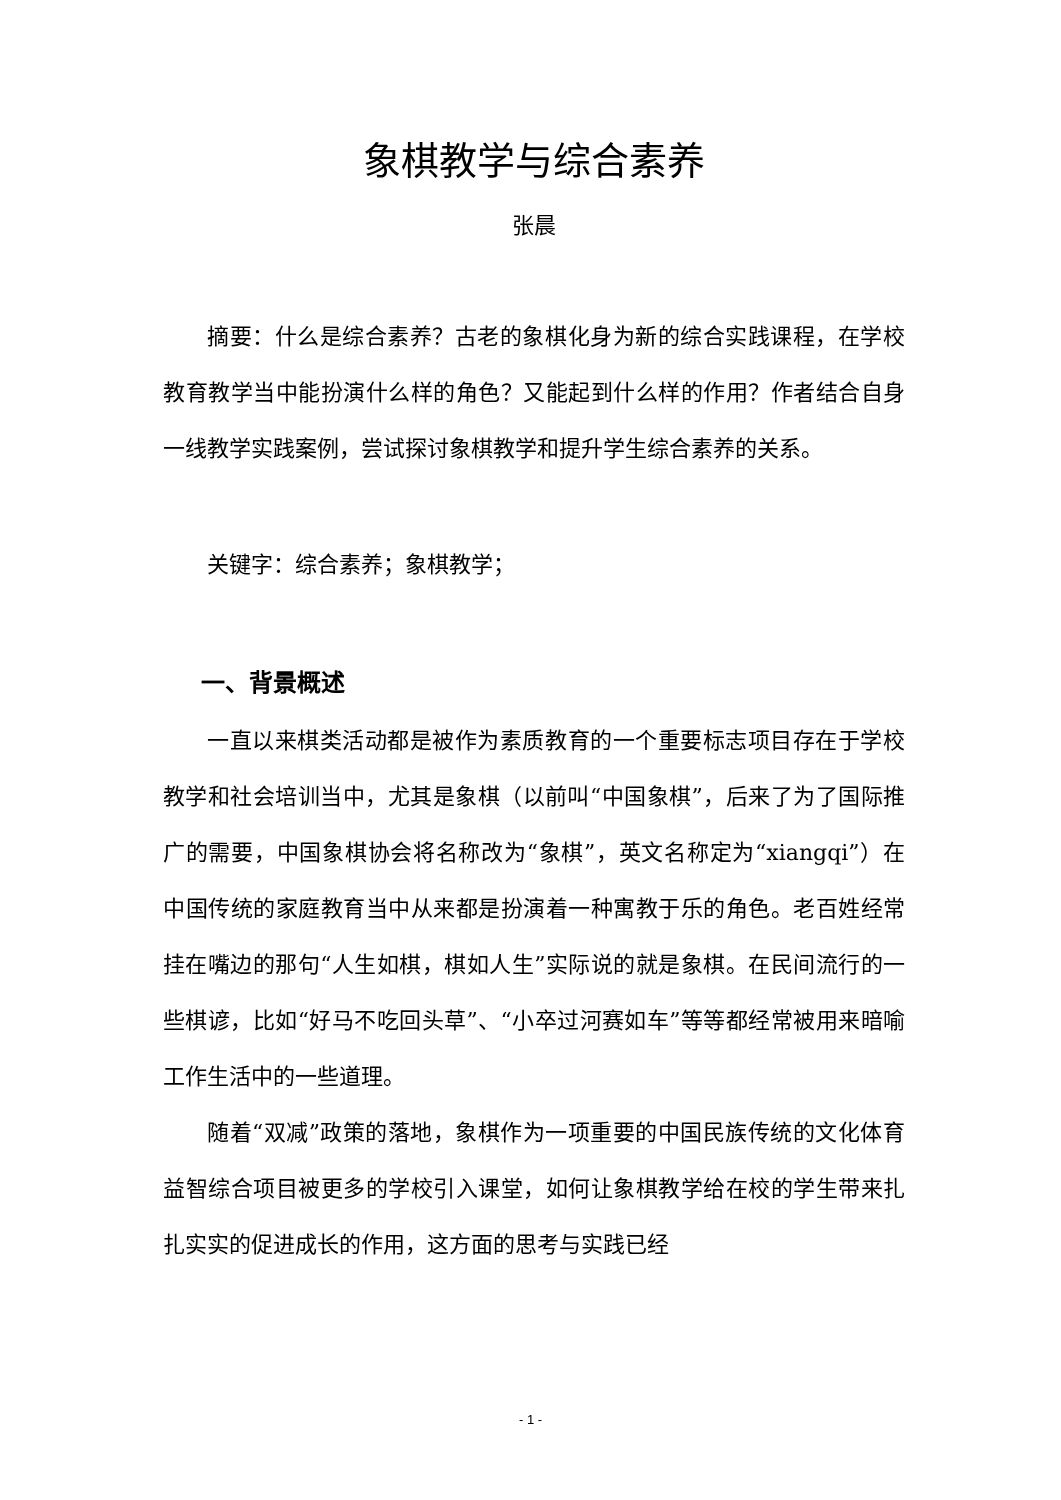象棋教学与综合素养
张晨
摘要：什么是综合素养？古老的象棋化身为新的综合实践课程，在学校教育教学当中能扮演什么样的角色？又能起到什么样的作用？作者结合自身一线教学实践案例，尝试探讨象棋教学和提升学生综合素养的关系。
关键字：综合素养；象棋教学；
一、背景概述
一直以来棋类活动都是被作为素质教育的一个重要标志项目存在于学校教学和社会培训当中，尤其是象棋（以前叫“中国象棋”，后来了为了国际推广的需要，中国象棋协会将名称改为“象棋”，英文名称定为“xiangqi”）在中国传统的家庭教育当中从来都是扮演着一种寓教于乐的角色。老百姓经常挂在嘴边的那句“人生如棋，棋如人生”实际说的就是象棋。在民间流行的一些棋谚，比如“好马不吃回头草”、“小卒过河赛如车”等等都经常被用来暗喻工作生活中的一些道理。
随着“双减”政策的落地，象棋作为一项重要的中国民族传统的文化体育益智综合项目被更多的学校引入课堂，如何让象棋教学给在校的学生带来扎扎实实的促进成长的作用，这方面的思考与实践已经
- 1 -